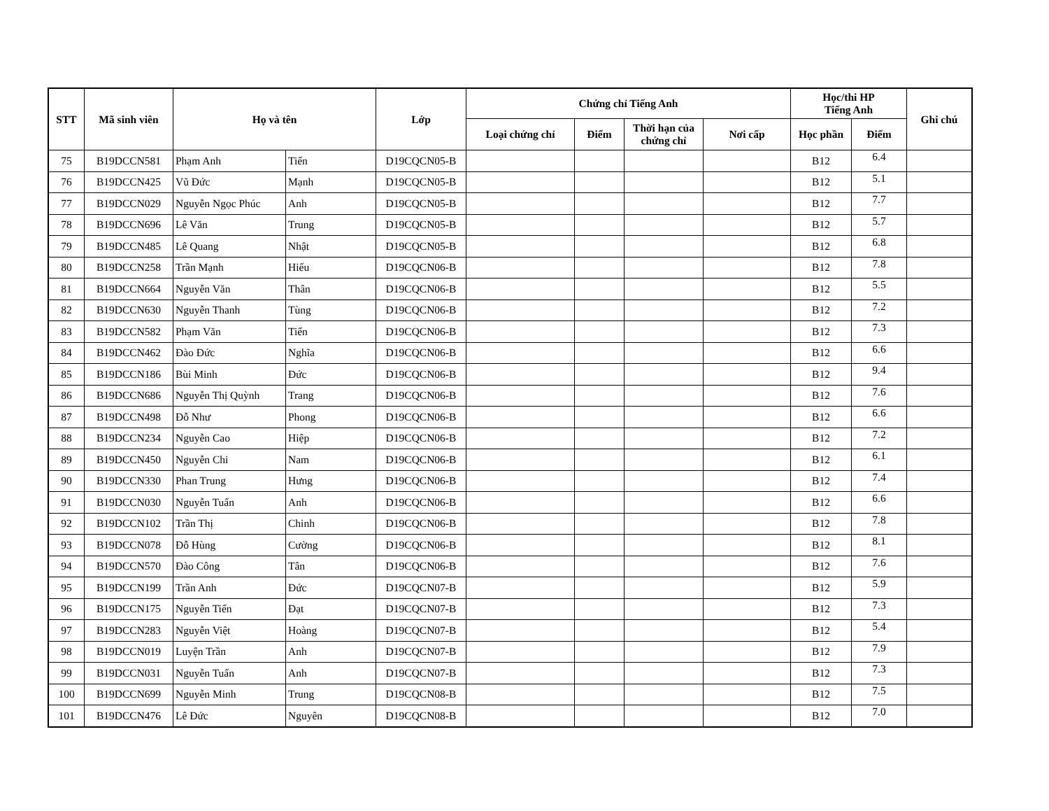| STT | Mã sinh viên | Họ và tên | | Lớp | Chứng chỉ Tiếng Anh | | | | Học/thi HP Tiếng Anh | | Ghi chú |
| --- | --- | --- | --- | --- | --- | --- | --- | --- | --- | --- | --- |
| | | | | | Loại chứng chỉ | Điểm | Thời hạn của chứng chỉ | Nơi cấp | Học phần | Điểm | |
| 75 | B19DCCN581 | Phạm Anh | Tiến | D19CQCN05-B | | | | | B12 | 6.4 | |
| 76 | B19DCCN425 | Vũ Đức | Mạnh | D19CQCN05-B | | | | | B12 | 5.1 | |
| 77 | B19DCCN029 | Nguyễn Ngọc Phúc | Anh | D19CQCN05-B | | | | | B12 | 7.7 | |
| 78 | B19DCCN696 | Lê Văn | Trung | D19CQCN05-B | | | | | B12 | 5.7 | |
| 79 | B19DCCN485 | Lê Quang | Nhật | D19CQCN05-B | | | | | B12 | 6.8 | |
| 80 | B19DCCN258 | Trần Mạnh | Hiếu | D19CQCN06-B | | | | | B12 | 7.8 | |
| 81 | B19DCCN664 | Nguyễn Văn | Thân | D19CQCN06-B | | | | | B12 | 5.5 | |
| 82 | B19DCCN630 | Nguyễn Thanh | Tùng | D19CQCN06-B | | | | | B12 | 7.2 | |
| 83 | B19DCCN582 | Phạm Văn | Tiến | D19CQCN06-B | | | | | B12 | 7.3 | |
| 84 | B19DCCN462 | Đào Đức | Nghĩa | D19CQCN06-B | | | | | B12 | 6.6 | |
| 85 | B19DCCN186 | Bùi Minh | Đức | D19CQCN06-B | | | | | B12 | 9.4 | |
| 86 | B19DCCN686 | Nguyễn Thị Quỳnh | Trang | D19CQCN06-B | | | | | B12 | 7.6 | |
| 87 | B19DCCN498 | Đỗ Như | Phong | D19CQCN06-B | | | | | B12 | 6.6 | |
| 88 | B19DCCN234 | Nguyễn Cao | Hiệp | D19CQCN06-B | | | | | B12 | 7.2 | |
| 89 | B19DCCN450 | Nguyễn Chi | Nam | D19CQCN06-B | | | | | B12 | 6.1 | |
| 90 | B19DCCN330 | Phan Trung | Hưng | D19CQCN06-B | | | | | B12 | 7.4 | |
| 91 | B19DCCN030 | Nguyễn Tuấn | Anh | D19CQCN06-B | | | | | B12 | 6.6 | |
| 92 | B19DCCN102 | Trần Thị | Chinh | D19CQCN06-B | | | | | B12 | 7.8 | |
| 93 | B19DCCN078 | Đỗ Hùng | Cường | D19CQCN06-B | | | | | B12 | 8.1 | |
| 94 | B19DCCN570 | Đào Công | Tân | D19CQCN06-B | | | | | B12 | 7.6 | |
| 95 | B19DCCN199 | Trần Anh | Đức | D19CQCN07-B | | | | | B12 | 5.9 | |
| 96 | B19DCCN175 | Nguyễn Tiến | Đạt | D19CQCN07-B | | | | | B12 | 7.3 | |
| 97 | B19DCCN283 | Nguyễn Việt | Hoàng | D19CQCN07-B | | | | | B12 | 5.4 | |
| 98 | B19DCCN019 | Luyện Trần | Anh | D19CQCN07-B | | | | | B12 | 7.9 | |
| 99 | B19DCCN031 | Nguyễn Tuấn | Anh | D19CQCN07-B | | | | | B12 | 7.3 | |
| 100 | B19DCCN699 | Nguyễn Minh | Trung | D19CQCN08-B | | | | | B12 | 7.5 | |
| 101 | B19DCCN476 | Lê Đức | Nguyên | D19CQCN08-B | | | | | B12 | 7.0 | |